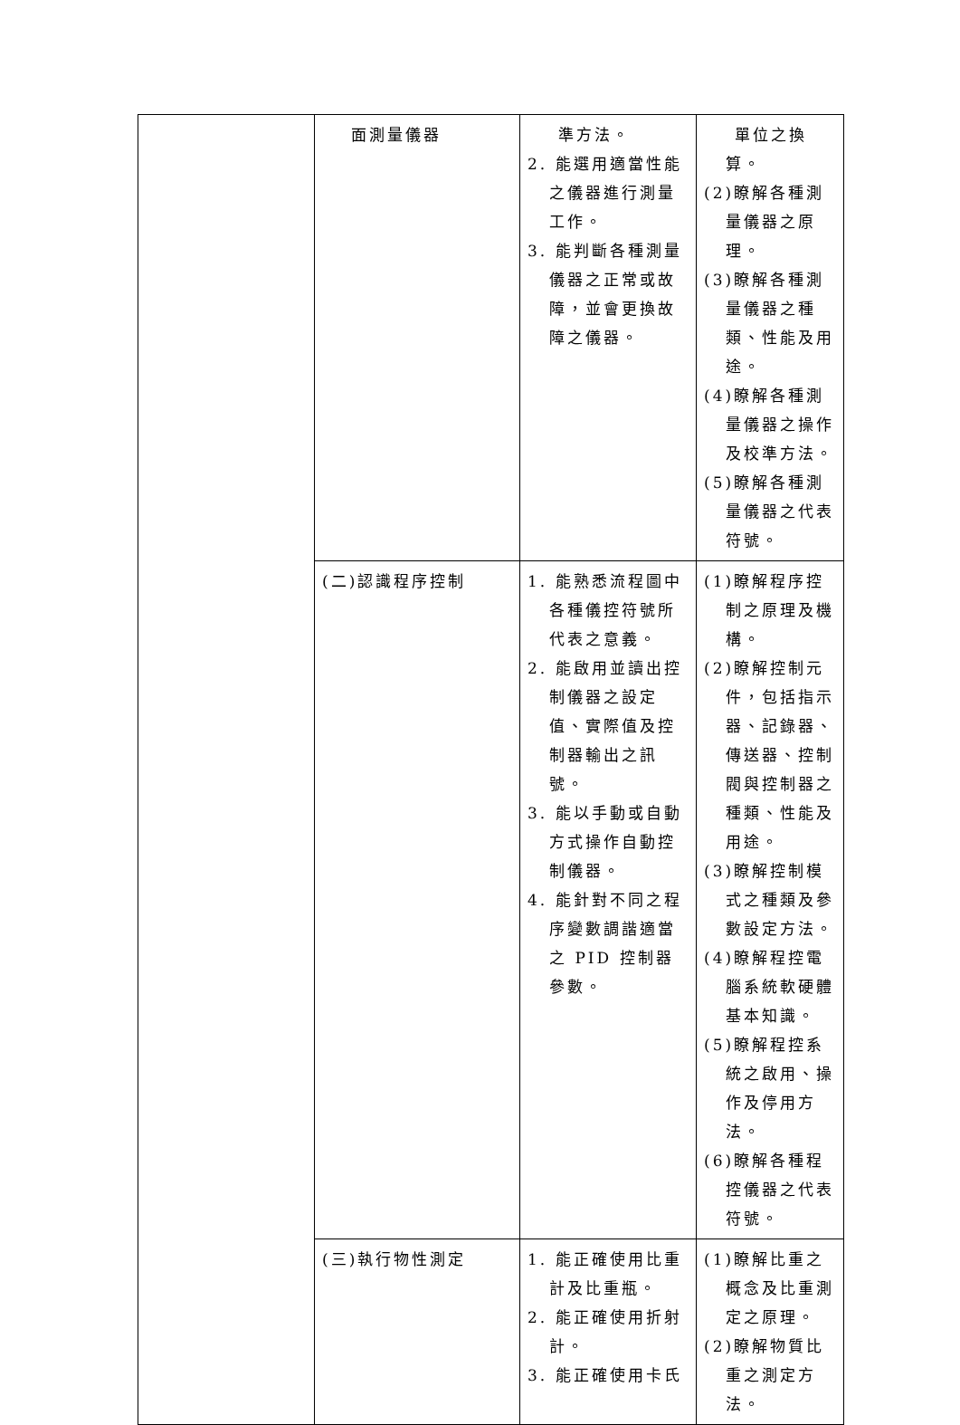| | 面測量儀器 | 準方法。 2. 能選用適當性能之儀器進行測量工作。 3. 能判斷各種測量儀器之正常或故障，並會更換故障之儀器。 | 單位之換算。 (2)瞭解各種測量儀器之原理。 (3)瞭解各種測量儀器之種類、性能及用途。 (4)瞭解各種測量儀器之操作及校準方法。 (5)瞭解各種測量儀器之代表符號。 |
| | (二)認識程序控制 | 1. 能熟悉流程圖中各種儀控符號所代表之意義。 2. 能啟用並讀出控制儀器之設定值、實際值及控制器輸出之訊號。 3. 能以手動或自動方式操作自動控制儀器。 4. 能針對不同之程序變數調諧適當之 PID 控制器參數。 | (1)瞭解程序控制之原理及機構。 (2)瞭解控制元件，包括指示器、記錄器、傳送器、控制閥與控制器之種類、性能及用途。 (3)瞭解控制模式之種類及參數設定方法。 (4)瞭解程控電腦系統軟硬體基本知識。 (5)瞭解程控系統之啟用、操作及停用方法。 (6)瞭解各種程控儀器之代表符號。 |
| | (三)執行物性測定 | 1. 能正確使用比重計及比重瓶。 2. 能正確使用折射計。 3. 能正確使用卡氏 | (1)瞭解比重之概念及比重測定之原理。 (2)瞭解物質比重之測定方法。 |